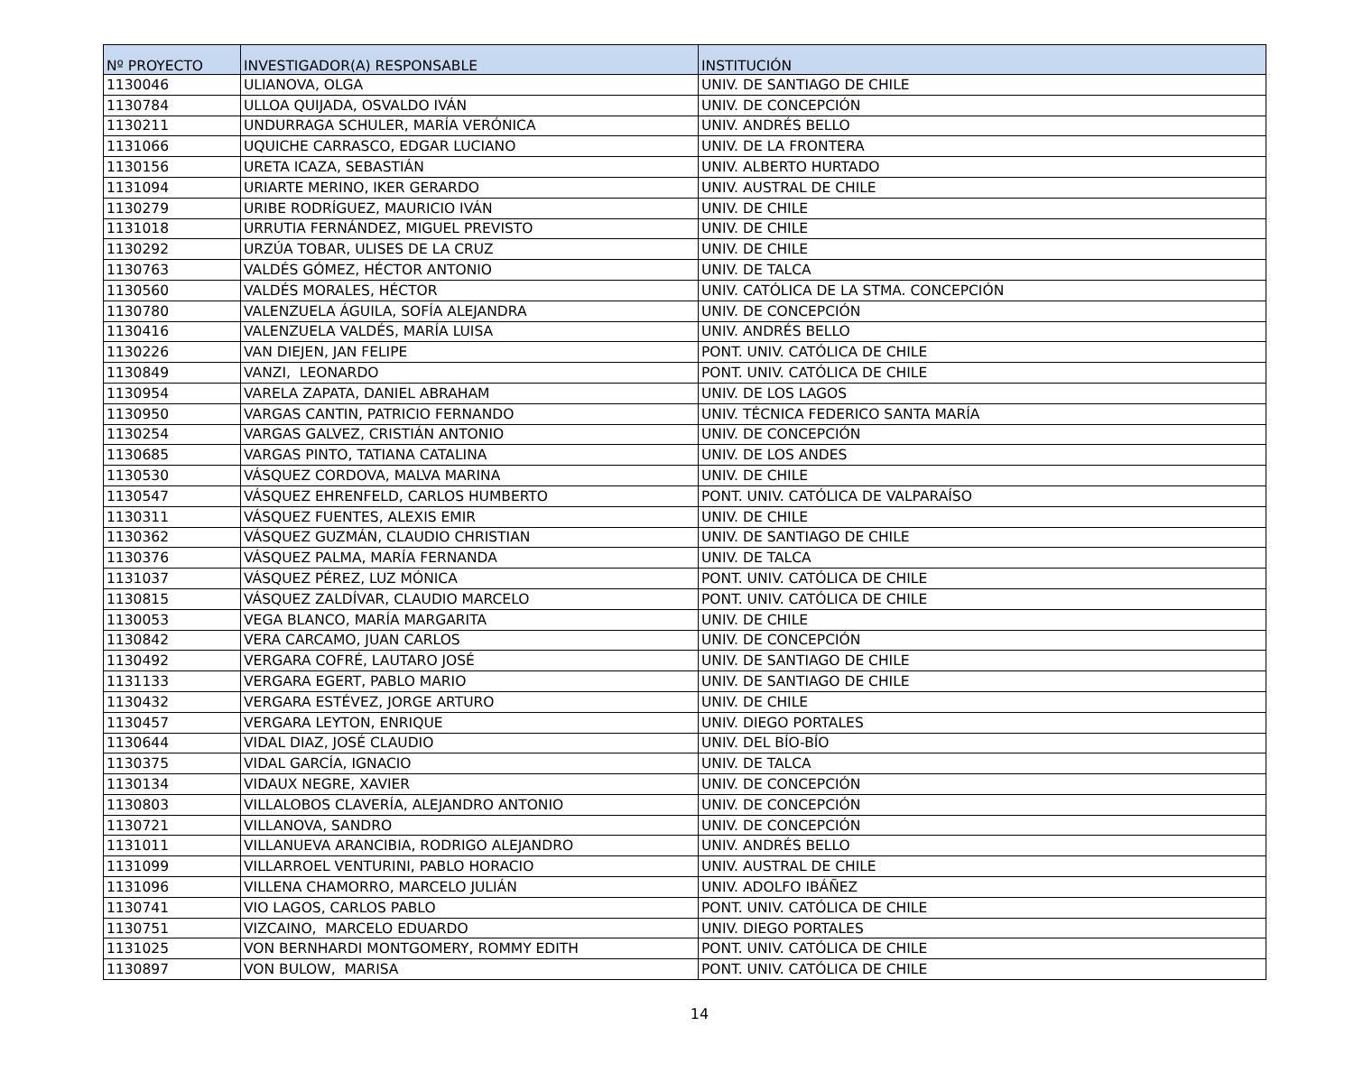| Nº PROYECTO | INVESTIGADOR(A) RESPONSABLE | INSTITUCIÓN |
| --- | --- | --- |
| 1130046 | ULIANOVA, OLGA | UNIV. DE SANTIAGO DE CHILE |
| 1130784 | ULLOA QUIJADA, OSVALDO IVÁN | UNIV. DE CONCEPCIÓN |
| 1130211 | UNDURRAGA SCHULER, MARÍA VERÓNICA | UNIV. ANDRÉS BELLO |
| 1131066 | UQUICHE CARRASCO, EDGAR LUCIANO | UNIV. DE LA FRONTERA |
| 1130156 | URETA ICAZA, SEBASTIÁN | UNIV. ALBERTO HURTADO |
| 1131094 | URIARTE MERINO, IKER GERARDO | UNIV. AUSTRAL DE CHILE |
| 1130279 | URIBE RODRÍGUEZ, MAURICIO IVÁN | UNIV. DE CHILE |
| 1131018 | URRUTIA FERNÁNDEZ, MIGUEL PREVISTO | UNIV. DE CHILE |
| 1130292 | URZÚA TOBAR, ULISES DE LA CRUZ | UNIV. DE CHILE |
| 1130763 | VALDÉS GÓMEZ, HÉCTOR ANTONIO | UNIV. DE TALCA |
| 1130560 | VALDÉS MORALES, HÉCTOR | UNIV. CATÓLICA DE LA STMA. CONCEPCIÓN |
| 1130780 | VALENZUELA ÁGUILA, SOFÍA ALEJANDRA | UNIV. DE CONCEPCIÓN |
| 1130416 | VALENZUELA VALDÉS, MARÍA LUISA | UNIV. ANDRÉS BELLO |
| 1130226 | VAN DIEJEN, JAN FELIPE | PONT. UNIV. CATÓLICA DE CHILE |
| 1130849 | VANZI, LEONARDO | PONT. UNIV. CATÓLICA DE CHILE |
| 1130954 | VARELA ZAPATA, DANIEL ABRAHAM | UNIV. DE LOS LAGOS |
| 1130950 | VARGAS CANTIN, PATRICIO FERNANDO | UNIV. TÉCNICA FEDERICO SANTA MARÍA |
| 1130254 | VARGAS GALVEZ, CRISTIÁN ANTONIO | UNIV. DE CONCEPCIÓN |
| 1130685 | VARGAS PINTO, TATIANA CATALINA | UNIV. DE LOS ANDES |
| 1130530 | VÁSQUEZ CORDOVA, MALVA MARINA | UNIV. DE CHILE |
| 1130547 | VÁSQUEZ EHRENFELD, CARLOS HUMBERTO | PONT. UNIV. CATÓLICA DE VALPARAÍSO |
| 1130311 | VÁSQUEZ FUENTES, ALEXIS EMIR | UNIV. DE CHILE |
| 1130362 | VÁSQUEZ GUZMÁN, CLAUDIO CHRISTIAN | UNIV. DE SANTIAGO DE CHILE |
| 1130376 | VÁSQUEZ PALMA, MARÍA FERNANDA | UNIV. DE TALCA |
| 1131037 | VÁSQUEZ PÉREZ, LUZ MÓNICA | PONT. UNIV. CATÓLICA DE CHILE |
| 1130815 | VÁSQUEZ ZALDÍVAR, CLAUDIO MARCELO | PONT. UNIV. CATÓLICA DE CHILE |
| 1130053 | VEGA BLANCO, MARÍA MARGARITA | UNIV. DE CHILE |
| 1130842 | VERA CARCAMO, JUAN CARLOS | UNIV. DE CONCEPCIÓN |
| 1130492 | VERGARA COFRÉ, LAUTARO JOSÉ | UNIV. DE SANTIAGO DE CHILE |
| 1131133 | VERGARA EGERT, PABLO MARIO | UNIV. DE SANTIAGO DE CHILE |
| 1130432 | VERGARA ESTÉVEZ, JORGE ARTURO | UNIV. DE CHILE |
| 1130457 | VERGARA LEYTON, ENRIQUE | UNIV. DIEGO PORTALES |
| 1130644 | VIDAL DIAZ, JOSÉ CLAUDIO | UNIV. DEL BÍO-BÍO |
| 1130375 | VIDAL GARCÍA, IGNACIO | UNIV. DE TALCA |
| 1130134 | VIDAUX NEGRE, XAVIER | UNIV. DE CONCEPCIÓN |
| 1130803 | VILLALOBOS CLAVERÍA, ALEJANDRO ANTONIO | UNIV. DE CONCEPCIÓN |
| 1130721 | VILLANOVA, SANDRO | UNIV. DE CONCEPCIÓN |
| 1131011 | VILLANUEVA ARANCIBIA, RODRIGO ALEJANDRO | UNIV. ANDRÉS BELLO |
| 1131099 | VILLARROEL VENTURINI, PABLO HORACIO | UNIV. AUSTRAL DE CHILE |
| 1131096 | VILLENA CHAMORRO, MARCELO JULIÁN | UNIV. ADOLFO IBÁÑEZ |
| 1130741 | VIO LAGOS, CARLOS PABLO | PONT. UNIV. CATÓLICA DE CHILE |
| 1130751 | VIZCAINO, MARCELO EDUARDO | UNIV. DIEGO PORTALES |
| 1131025 | VON BERNHARDI MONTGOMERY, ROMMY EDITH | PONT. UNIV. CATÓLICA DE CHILE |
| 1130897 | VON BULOW, MARISA | PONT. UNIV. CATÓLICA DE CHILE |
14